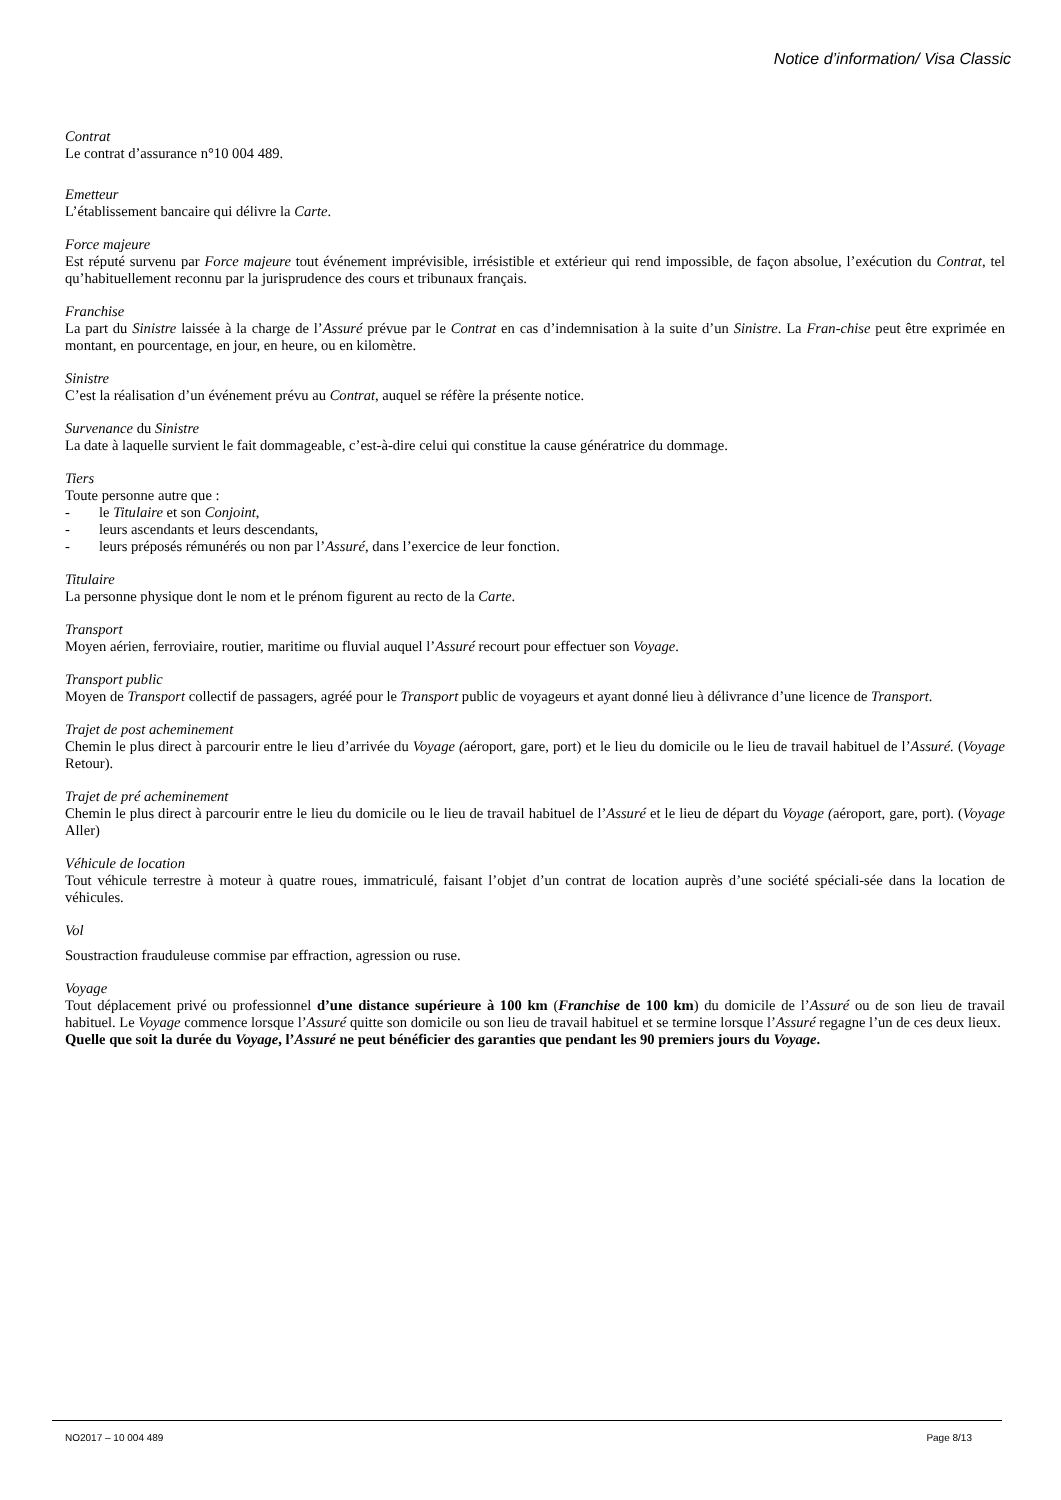Notice d’information/ Visa Classic
Contrat
Le contrat d’assurance n°10 004 489.
Emetteur
L’établissement bancaire qui délivre la Carte.
Force majeure
Est réputé survenu par Force majeure tout événement imprévisible, irrésistible et extérieur qui rend impossible, de façon absolue, l’exécution du Contrat, tel qu’habituellement reconnu par la jurisprudence des cours et tribunaux français.
Franchise
La part du Sinistre laissée à la charge de l’Assuré prévue par le Contrat en cas d’indemnisation à la suite d’un Sinistre. La Fran-chise peut être exprimée en montant, en pourcentage, en jour, en heure, ou en kilomètre.
Sinistre
C’est la réalisation d’un événement prévu au Contrat, auquel se réfère la présente notice.
Survenance du Sinistre
La date à laquelle survient le fait dommageable, c’est-à-dire celui qui constitue la cause génératrice du dommage.
Tiers
Toute personne autre que :
- le Titulaire et son Conjoint,
- leurs ascendants et leurs descendants,
- leurs préposés rémunérés ou non par l’Assuré, dans l’exercice de leur fonction.
Titulaire
La personne physique dont le nom et le prénom figurent au recto de la Carte.
Transport
Moyen aérien, ferroviaire, routier, maritime ou fluvial auquel l’Assuré recourt pour effectuer son Voyage.
Transport public
Moyen de Transport collectif de passagers, agréé pour le Transport public de voyageurs et ayant donné lieu à délivrance d’une licence de Transport.
Trajet de post acheminement
Chemin le plus direct à parcourir entre le lieu d’arrivée du Voyage (aéroport, gare, port) et le lieu du domicile ou le lieu de travail habituel de l’Assuré. (Voyage Retour).
Trajet de pré acheminement
Chemin le plus direct à parcourir entre le lieu du domicile ou le lieu de travail habituel de l’Assuré et le lieu de départ du Voyage (aéroport, gare, port). (Voyage Aller)
Véhicule de location
Tout véhicule terrestre à moteur à quatre roues, immatriculé, faisant l’objet d’un contrat de location auprès d’une société spéciali-sée dans la location de véhicules.
Vol
Soustraction frauduleuse commise par effraction, agression ou ruse.
Voyage
Tout déplacement privé ou professionnel d’une distance supérieure à 100 km (Franchise de 100 km) du domicile de l’Assuré ou de son lieu de travail habituel. Le Voyage commence lorsque l’Assuré quitte son domicile ou son lieu de travail habituel et se termine lorsque l’Assuré regagne l’un de ces deux lieux.
Quelle que soit la durée du Voyage, l’Assuré ne peut bénéficier des garanties que pendant les 90 premiers jours du Voyage.
NO2017 – 10 004 489 Page 8/13